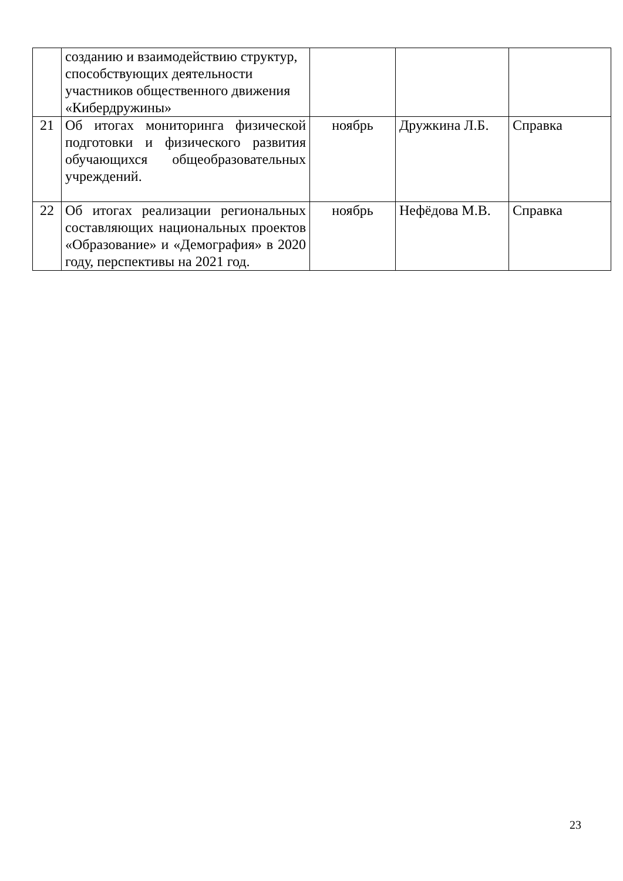| | созданию и взаимодействию структур, способствующих деятельности участников общественного движения «Кибердружины» | | | |
| 21 | Об итогах мониторинга физической подготовки и физического развития обучающихся общеобразовательных учреждений. | ноябрь | Дружкина Л.Б. | Справка |
| 22 | Об итогах реализации региональных составляющих национальных проектов «Образование» и «Демография» в 2020 году, перспективы на 2021 год. | ноябрь | Нефёдова М.В. | Справка |
23